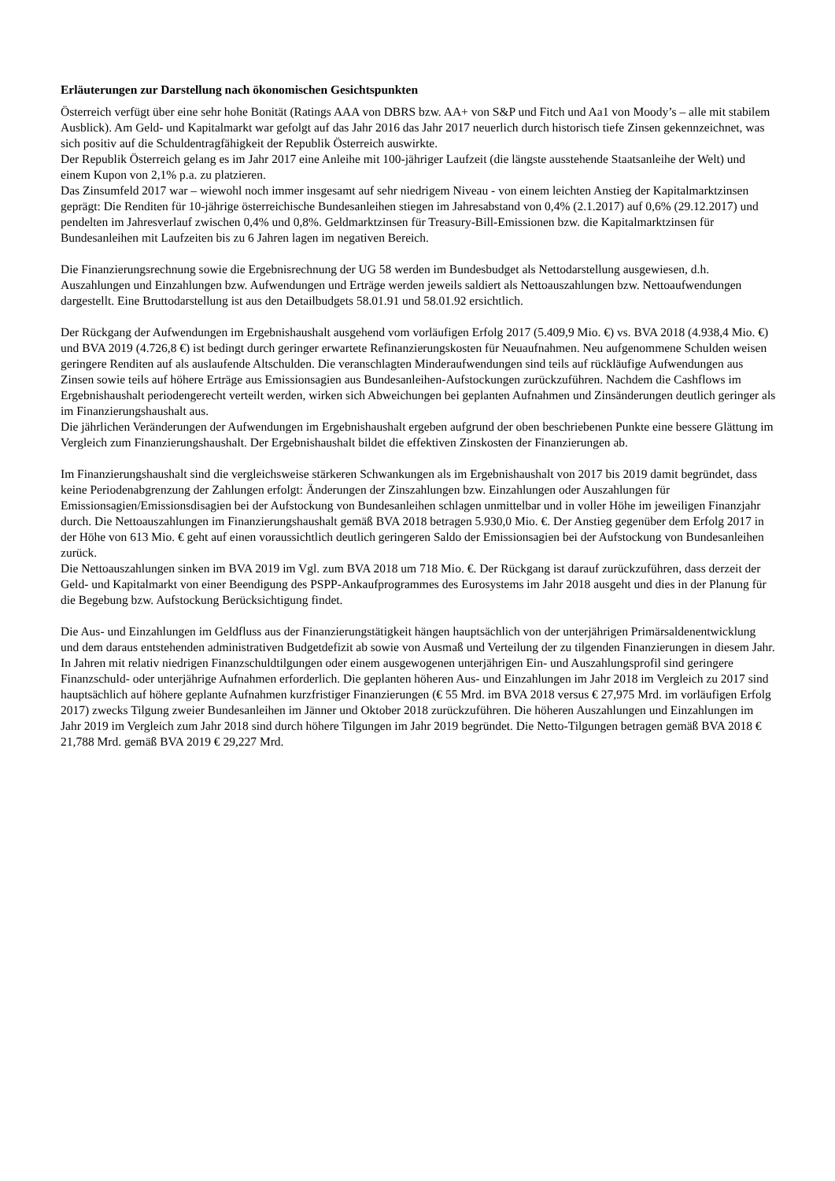Erläuterungen zur Darstellung nach ökonomischen Gesichtspunkten
Österreich verfügt über eine sehr hohe Bonität (Ratings AAA von DBRS bzw. AA+ von S&P und Fitch und Aa1 von Moody’s – alle mit stabilem Ausblick). Am Geld- und Kapitalmarkt war gefolgt auf das Jahr 2016 das Jahr 2017 neuerlich durch historisch tiefe Zinsen gekennzeichnet, was sich positiv auf die Schuldentragfähigkeit der Republik Österreich auswirkte.
Der Republik Österreich gelang es im Jahr 2017 eine Anleihe mit 100-jähriger Laufzeit (die längste ausstehende Staatsanleihe der Welt) und einem Kupon von 2,1% p.a. zu platzieren.
Das Zinsumfeld 2017 war – wiewohl noch immer insgesamt auf sehr niedrigem Niveau - von einem leichten Anstieg der Kapitalmarktzinsen geprägt: Die Renditen für 10-jährige österreichische Bundesanleihen stiegen im Jahresabstand von 0,4% (2.1.2017) auf 0,6% (29.12.2017) und pendelten im Jahresverlauf zwischen 0,4% und 0,8%. Geldmarktzinsen für Treasury-Bill-Emissionen bzw. die Kapitalmarktzinsen für Bundesanleihen mit Laufzeiten bis zu 6 Jahren lagen im negativen Bereich.
Die Finanzierungsrechnung sowie die Ergebnisrechnung der UG 58 werden im Bundesbudget als Nettodarstellung ausgewiesen, d.h. Auszahlungen und Einzahlungen bzw. Aufwendungen und Erträge werden jeweils saldiert als Nettoauszahlungen bzw. Nettoaufwendungen dargestellt. Eine Bruttodarstellung ist aus den Detailbudgets 58.01.91 und 58.01.92 ersichtlich.
Der Rückgang der Aufwendungen im Ergebnishaushalt ausgehend vom vorläufigen Erfolg 2017 (5.409,9 Mio. €) vs. BVA 2018 (4.938,4 Mio. €) und BVA 2019 (4.726,8 €) ist bedingt durch geringer erwartete Refinanzierungskosten für Neuaufnahmen. Neu aufgenommene Schulden weisen geringere Renditen auf als auslaufende Altschulden. Die veranschlagten Minderaufwendungen sind teils auf rückläufige Aufwendungen aus Zinsen sowie teils auf höhere Erträge aus Emissionsagien aus Bundesanleihen-Aufstockungen zurückzuführen. Nachdem die Cashflows im Ergebnishaushalt periodengerecht verteilt werden, wirken sich Abweichungen bei geplanten Aufnahmen und Zinsänderungen deutlich geringer als im Finanzierungshaushalt aus.
Die jährlichen Veränderungen der Aufwendungen im Ergebnishaushalt ergeben aufgrund der oben beschriebenen Punkte eine bessere Glättung im Vergleich zum Finanzierungshaushalt. Der Ergebnishaushalt bildet die effektiven Zinskosten der Finanzierungen ab.
Im Finanzierungshaushalt sind die vergleichsweise stärkeren Schwankungen als im Ergebnishaushalt von 2017 bis 2019 damit begründet, dass keine Periodenabgrenzung der Zahlungen erfolgt: Änderungen der Zinszahlungen bzw. Einzahlungen oder Auszahlungen für Emissionsagien/Emissionsdisagien bei der Aufstockung von Bundesanleihen schlagen unmittelbar und in voller Höhe im jeweiligen Finanzjahr durch. Die Nettoauszahlungen im Finanzierungshaushalt gemäß BVA 2018 betragen 5.930,0 Mio. €. Der Anstieg gegenüber dem Erfolg 2017 in der Höhe von 613 Mio. € geht auf einen voraussichtlich deutlich geringeren Saldo der Emissionsagien bei der Aufstockung von Bundesanleihen zurück.
Die Nettoauszahlungen sinken im BVA 2019 im Vgl. zum BVA 2018 um 718 Mio. €. Der Rückgang ist darauf zurückzuführen, dass derzeit der Geld- und Kapitalmarkt von einer Beendigung des PSPP-Ankaufprogrammes des Eurosystems im Jahr 2018 ausgeht und dies in der Planung für die Begebung bzw. Aufstockung Berücksichtigung findet.
Die Aus- und Einzahlungen im Geldfluss aus der Finanzierungstätigkeit hängen hauptsächlich von der unterjährigen Primärsaldenentwicklung und dem daraus entstehenden administrativen Budgetdefizit ab sowie von Ausmaß und Verteilung der zu tilgenden Finanzierungen in diesem Jahr. In Jahren mit relativ niedrigen Finanzschuldtilgungen oder einem ausgewogenen unterjährigen Ein- und Auszahlungsprofil sind geringere Finanzschuld- oder unterjährige Aufnahmen erforderlich. Die geplanten höheren Aus- und Einzahlungen im Jahr 2018 im Vergleich zu 2017 sind hauptsächlich auf höhere geplante Aufnahmen kurzfristiger Finanzierungen (€ 55 Mrd. im BVA 2018 versus € 27,975 Mrd. im vorläufigen Erfolg 2017) zwecks Tilgung zweier Bundesanleihen im Jänner und Oktober 2018 zurückzuführen. Die höheren Auszahlungen und Einzahlungen im Jahr 2019 im Vergleich zum Jahr 2018 sind durch höhere Tilgungen im Jahr 2019 begründet. Die Netto-Tilgungen betragen gemäß BVA 2018 € 21,788 Mrd. gemäß BVA 2019 € 29,227 Mrd.